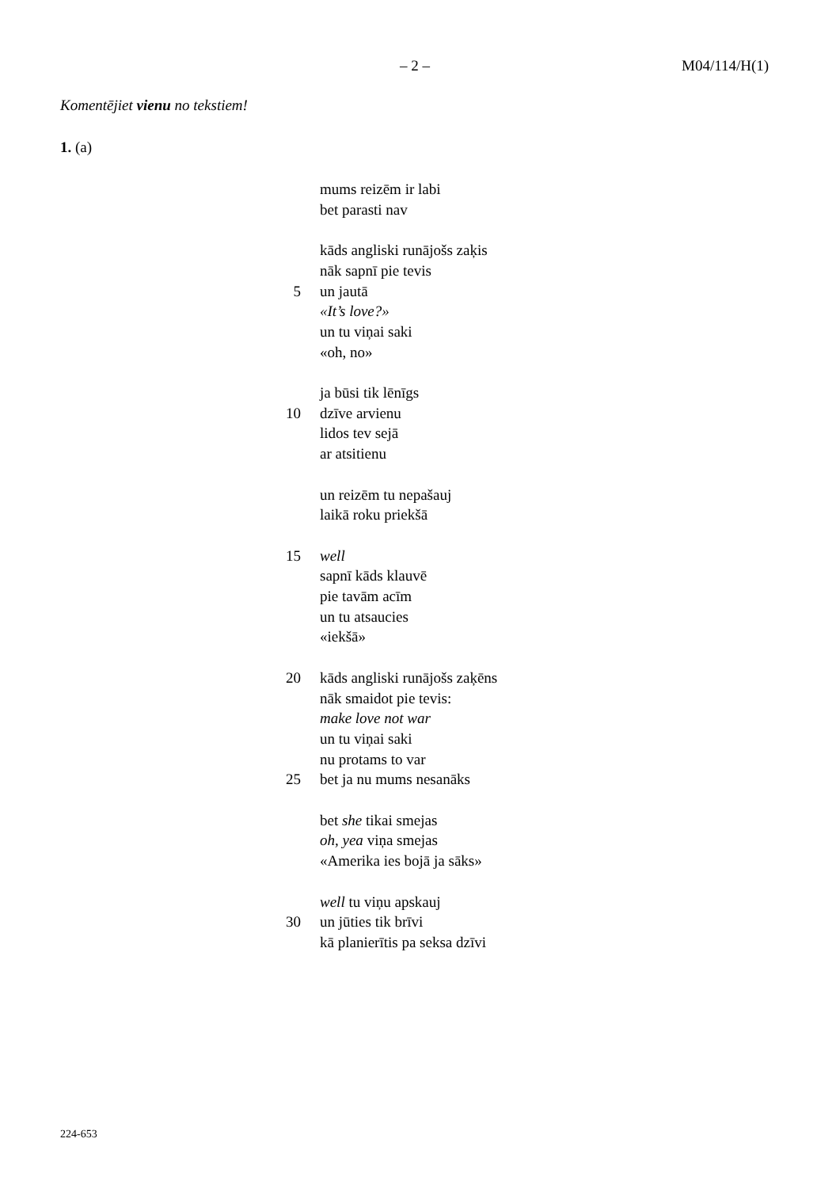– 2 – M04/114/H(1)
Komentējiet vienu no tekstiem!
1. (a)
mums reizēm ir labi
bet parasti nav
kāds angliski runājošs zaķis
nāk sapnī pie tevis
5 un jautā
«It’s love?»
un tu viņai saki
«oh, no»
ja būsi tik lēnīgs
10 dzīve arvienu
lidos tev sejā
ar atsitienu
un reizēm tu nepašauj
laikā roku priekšā
15 well
sapnī kāds klauvē
pie tavām acīm
un tu atsaucies
«iekšā»
20 kāds angliski runājošs zaķēns
nāk smaidot pie tevis:
make love not war
un tu viņai saki
nu protams to var
25 bet ja nu mums nesanāks
bet she tikai smejas
oh, yea viņa smejas
«Amerika ies bojā ja sāks»
well tu viņu apskauj
30 un jūties tik brīvi
kā planierītis pa seksa dzīvi
224-653